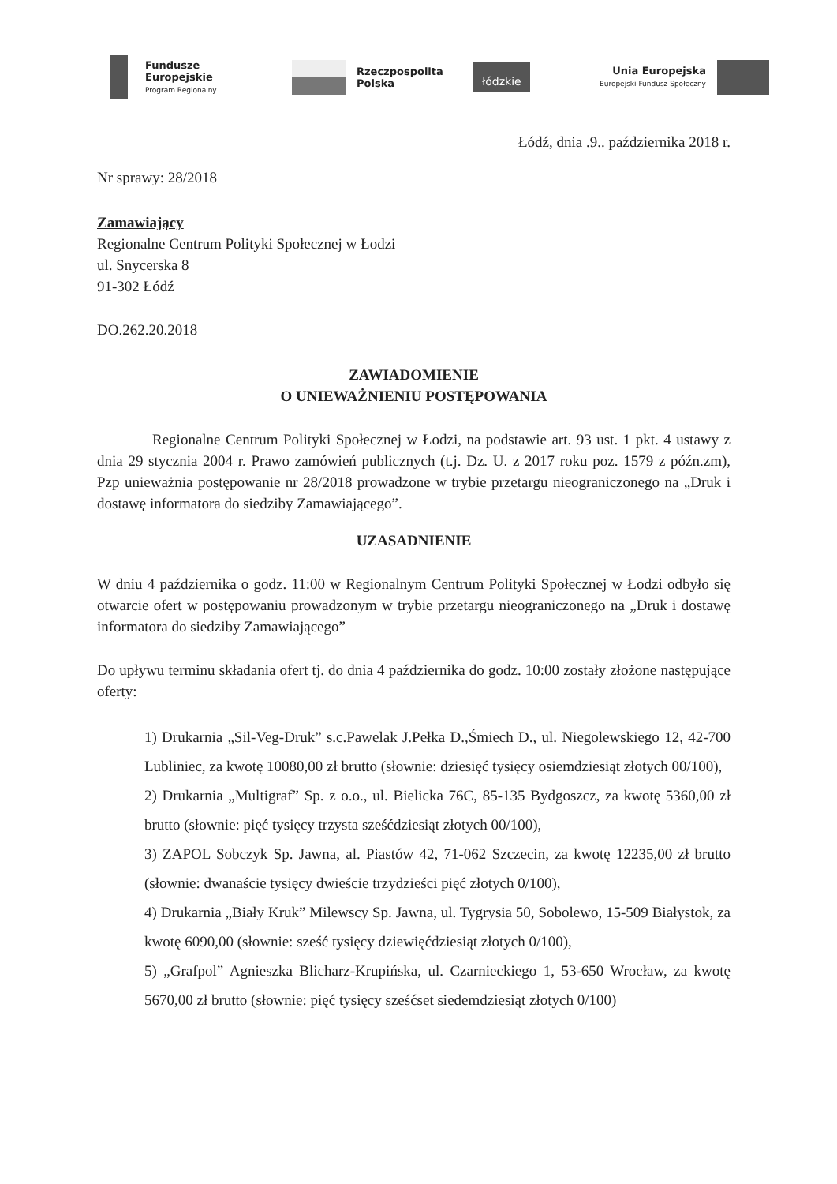Fundusze
Europejskie
Program Regionalny
Rzeczpospolita
Polska
łódzkie
Unia Europejska
Europejski Fundusz Społeczny
Łódź, dnia .9.. października 2018 r.
Nr sprawy: 28/2018
Zamawiający
Regionalne Centrum Polityki Społecznej w Łodzi
ul. Snycerska 8
91-302 Łódź
DO.262.20.2018
ZAWIADOMIENIE
O UNIEWAŻNIENIU POSTĘPOWANIA
Regionalne Centrum Polityki Społecznej w Łodzi, na podstawie art. 93 ust. 1 pkt. 4 ustawy z dnia 29 stycznia 2004 r. Prawo zamówień publicznych (t.j. Dz. U. z 2017 roku poz. 1579 z późn.zm), Pzp unieważnia postępowanie nr 28/2018 prowadzone w trybie przetargu nieograniczonego na „Druk i dostawę informatora do siedziby Zamawiającego”.
UZASADNIENIE
W dniu 4 października o godz. 11:00 w Regionalnym Centrum Polityki Społecznej w Łodzi odbyło się otwarcie ofert w postępowaniu prowadzonym w trybie przetargu nieograniczonego na „Druk i dostawę informatora do siedziby Zamawiającego”
Do upływu terminu składania ofert tj. do dnia 4 października do godz. 10:00 zostały złożone następujące oferty:
1) Drukarnia „Sil-Veg-Druk” s.c.Pawelak J.Pełka D.,Śmiech D., ul. Niegolewskiego 12, 42-700 Lubliniec, za kwotę 10080,00 zł brutto (słownie: dziesięć tysięcy osiemdziesiąt złotych 00/100),
2) Drukarnia „Multigraf” Sp. z o.o., ul. Bielicka 76C, 85-135 Bydgoszcz, za kwotę 5360,00 zł brutto (słownie: pięć tysięcy trzysta sześćdziesiąt złotych 00/100),
3) ZAPOL Sobczyk Sp. Jawna, al. Piastów 42, 71-062 Szczecin, za kwotę 12235,00 zł brutto (słownie: dwanaście tysięcy dwieście trzydzieści pięć złotych 0/100),
4) Drukarnia „Biały Kruk” Milewscy Sp. Jawna, ul. Tygrysia 50, Sobolewo, 15-509 Białystok, za kwotę 6090,00 (słownie: sześć tysięcy dziewięćdziesiąt złotych 0/100),
5) „Grafpol” Agnieszka Blicharz-Krupińska, ul. Czarnieckiego 1, 53-650 Wrocław, za kwotę 5670,00 zł brutto (słownie: pięć tysięcy sześćset siedemdziesiąt złotych 0/100)